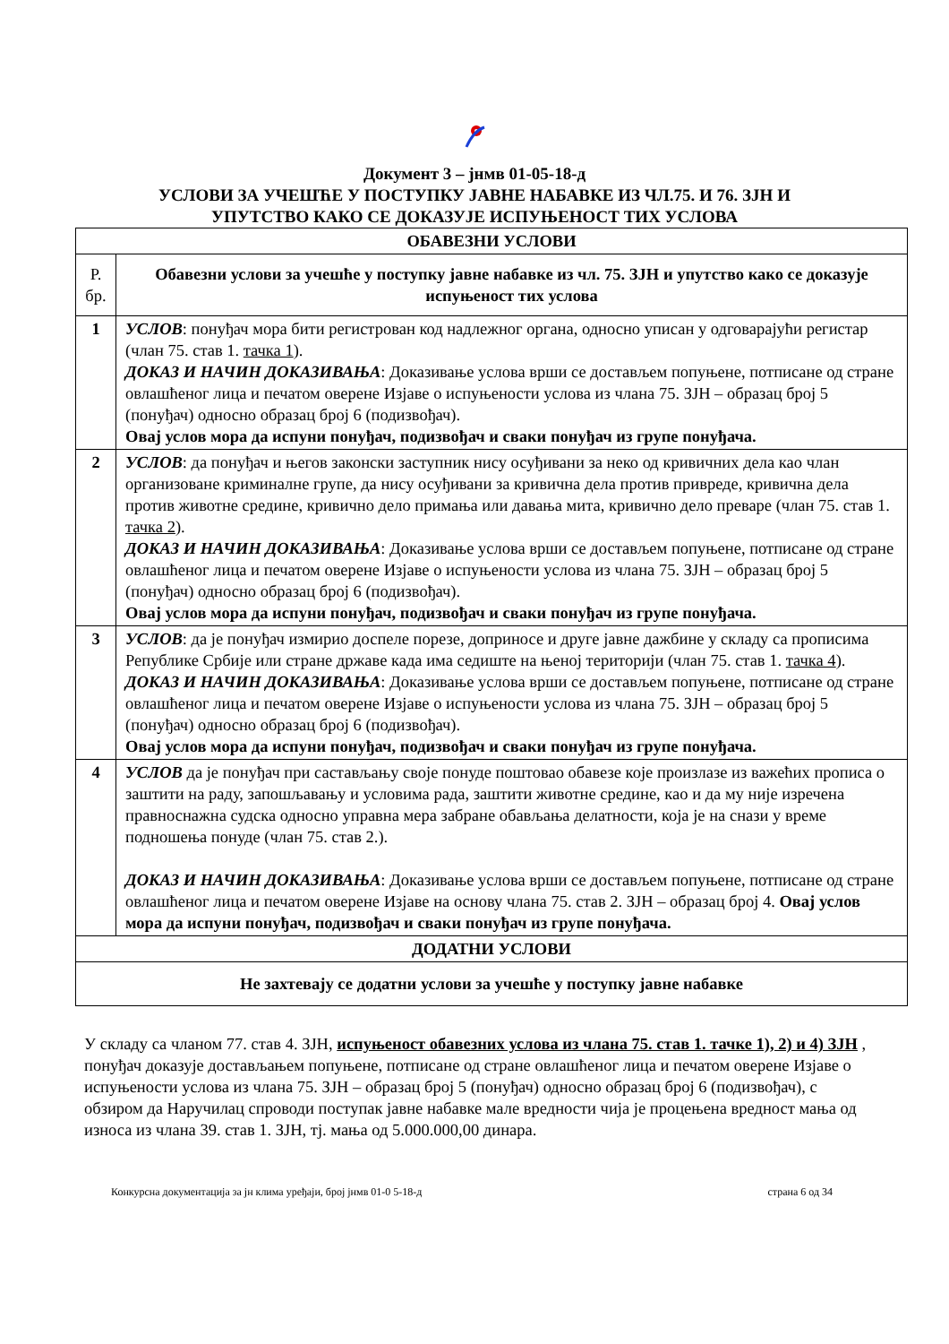Документ 3 – јнмв 01-05-18-д
УСЛОВИ ЗА УЧЕШЋЕ У ПОСТУПКУ ЈАВНЕ НАБАВКЕ ИЗ ЧЛ.75. И 76. ЗЈН И
УПУТСТВО КАКО СЕ ДОКАЗУЈЕ ИСПУЊЕНОСТ ТИХ УСЛОВА
| ОБАВЕЗНИ УСЛОВИ | |
| --- | --- |
| Р. бр. | Обавезни услови за учешће у поступку јавне набавке из чл. 75. ЗЈН и упутство како се доказује испуњеност тих услова |
| 1 | УСЛОВ : понуђач мора бити регистрован код надлежног органа, односно уписан у одговарајући регистар (члан 75. став 1. тачка 1 ). ДОКАЗ И НАЧИН ДОКАЗИВАЊА : Доказивање услова врши се достављем попуњене, потписане од стране овлашћеног лица и печатом оверене Изјаве о испуњености услова из члана 75. ЗЈН – образац број 5 (понуђач) односно образац број 6 (подизвођач). Овај услов мора да испуни понуђач, подизвођач и сваки понуђач из групе понуђача. |
| 2 | УСЛОВ : да понуђач и његов законски заступник нису осуђивани за неко од кривичних дела као члан организоване криминалне групе, да нису осуђивани за кривична дела против привреде, кривична дела против животне средине, кривично дело примања или давања мита, кривично дело преваре (члан 75. став 1. тачка 2 ). ДОКАЗ И НАЧИН ДОКАЗИВАЊА : Доказивање услова врши се достављем попуњене, потписане од стране овлашћеног лица и печатом оверене Изјаве о испуњености услова из члана 75. ЗЈН – образац број 5 (понуђач) односно образац број 6 (подизвођач). Овај услов мора да испуни понуђач, подизвођач и сваки понуђач из групе понуђача. |
| 3 | УСЛОВ : да је понуђач измирио доспеле порезе, доприносе и друге јавне дажбине у складу са прописима Републике Србије или стране државе када има седиште на њеној територији (члан 75. став 1. тачка 4 ). ДОКАЗ И НАЧИН ДОКАЗИВАЊА : Доказивање услова врши се достављем попуњене, потписане од стране овлашћеног лица и печатом оверене Изјаве о испуњености услова из члана 75. ЗЈН – образац број 5 (понуђач) односно образац број 6 (подизвођач). Овај услов мора да испуни понуђач, подизвођач и сваки понуђач из групе понуђача. |
| 4 | УСЛОВ да је понуђач при састављању своје понуде поштовао обавезе које произлазе из важећих прописа о заштити на раду, запошљавању и условима рада, заштити животне средине, као и да му није изречена правноснажна судска односно управна мера забране обављања делатности, која је на снази у време подношења понуде (члан 75. став 2.). ДОКАЗ И НАЧИН ДОКАЗИВАЊА : Доказивање услова врши се достављем попуњене, потписане од стране овлашћеног лица и печатом оверене Изјаве на основу члана 75. став 2. ЗЈН – образац број 4. Овај услов мора да испуни понуђач, подизвођач и сваки понуђач из групе понуђача. |
| ДОДАТНИ УСЛОВИ | |
| Не захтевају се додатни услови за учешће у поступку јавне набавке | |
У складу са чланом 77. став 4. ЗЈН, испуњеност обавезних услова из члана 75. став 1. тачке 1), 2) и 4) ЗЈН , понуђач доказује достављањем попуњене, потписане од стране овлашћеног лица и печатом оверене Изјаве о испуњености услова из члана 75. ЗЈН – образац број 5 (понуђач) односно образац број 6 (подизвођач), с обзиром да Наручилац спроводи поступак јавне набавке мале вредности чија је процењена вредност мања од износа из члана 39. став 1. ЗЈН, тј. мања од 5.000.000,00 динара.
Конкурсна документација за јн клима уређаји, број јнмв 01-0 5-18-д страна 6 од 34